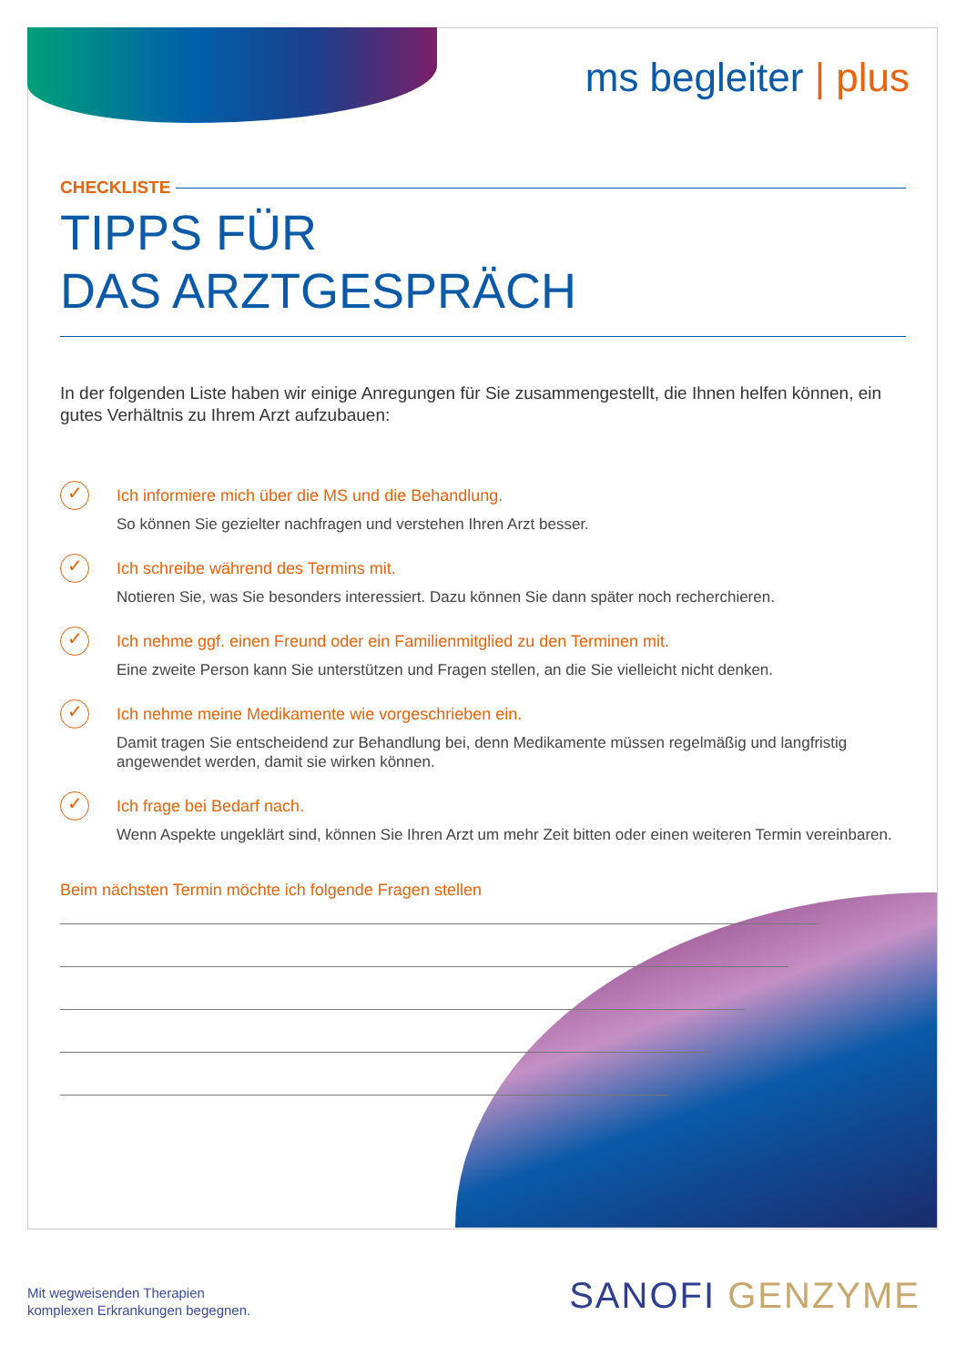ms begleiter | plus
CHECKLISTE
TIPPS FÜR
DAS ARZTGESPRÄCH
In der folgenden Liste haben wir einige Anregungen für Sie zusammengestellt, die Ihnen helfen können, ein gutes Verhältnis zu Ihrem Arzt aufzubauen:
✓
Ich informiere mich über die MS und die Behandlung.
So können Sie gezielter nachfragen und verstehen Ihren Arzt besser.
✓
Ich schreibe während des Termins mit.
Notieren Sie, was Sie besonders interessiert. Dazu können Sie dann später noch recherchieren.
✓
Ich nehme ggf. einen Freund oder ein Familienmitglied zu den Terminen mit.
Eine zweite Person kann Sie unterstützen und Fragen stellen, an die Sie vielleicht nicht denken.
✓
Ich nehme meine Medikamente wie vorgeschrieben ein.
Damit tragen Sie entscheidend zur Behandlung bei, denn Medikamente müssen regelmäßig und langfristig angewendet werden, damit sie wirken können.
✓
Ich frage bei Bedarf nach.
Wenn Aspekte ungeklärt sind, können Sie Ihren Arzt um mehr Zeit bitten oder einen weiteren Termin vereinbaren.
Beim nächsten Termin möchte ich folgende Fragen stellen
Mit wegweisenden Therapien
komplexen Erkrankungen begegnen.
SANOFI GENZYME